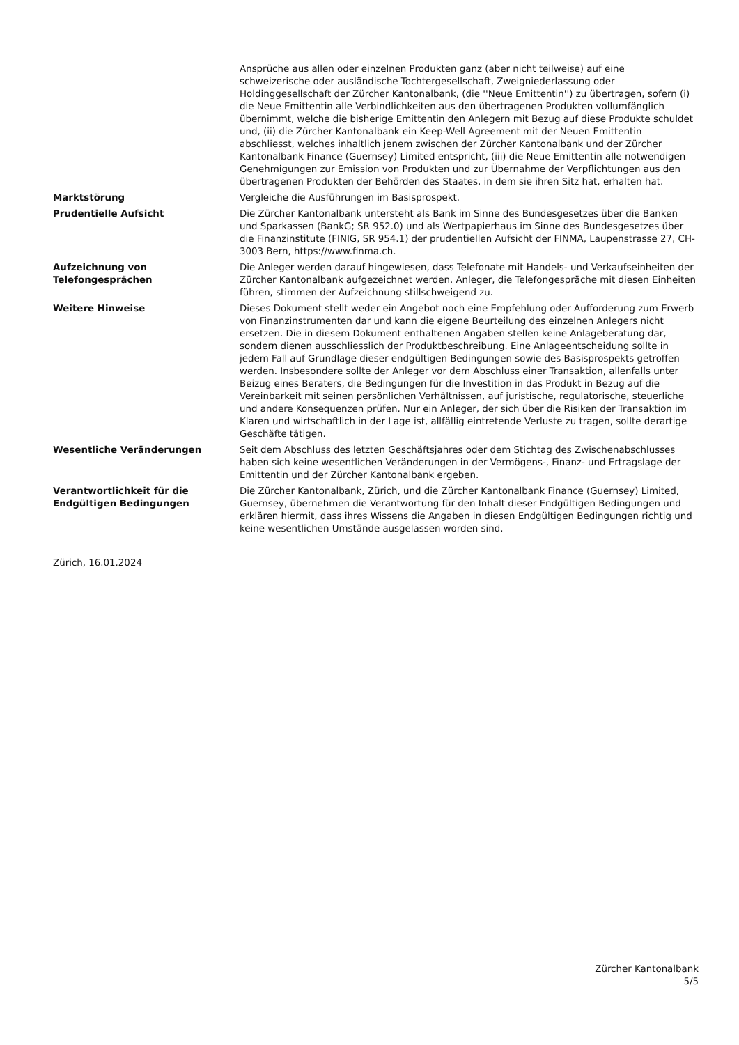| | Ansprüche aus allen oder einzelnen Produkten ganz (aber nicht teilweise) auf eine schweizerische oder ausländische Tochtergesellschaft, Zweigniederlassung oder Holdinggesellschaft der Zürcher Kantonalbank, (die ''Neue Emittentin'') zu übertragen, sofern (i) die Neue Emittentin alle Verbindlichkeiten aus den übertragenen Produkten vollumfänglich übernimmt, welche die bisherige Emittentin den Anlegern mit Bezug auf diese Produkte schuldet und, (ii) die Zürcher Kantonalbank ein Keep-Well Agreement mit der Neuen Emittentin abschliesst, welches inhaltlich jenem zwischen der Zürcher Kantonalbank und der Zürcher Kantonalbank Finance (Guernsey) Limited entspricht, (iii) die Neue Emittentin alle notwendigen Genehmigungen zur Emission von Produkten und zur Übernahme der Verpflichtungen aus den übertragenen Produkten der Behörden des Staates, in dem sie ihren Sitz hat, erhalten hat. |
| Marktstörung | Vergleiche die Ausführungen im Basisprospekt. |
| Prudentielle Aufsicht | Die Zürcher Kantonalbank untersteht als Bank im Sinne des Bundesgesetzes über die Banken und Sparkassen (BankG; SR 952.0) und als Wertpapierhaus im Sinne des Bundesgesetzes über die Finanzinstitute (FINIG, SR 954.1) der prudentiellen Aufsicht der FINMA, Laupenstrasse 27, CH-3003 Bern, https://www.finma.ch. |
| Aufzeichnung von Telefongesprächen | Die Anleger werden darauf hingewiesen, dass Telefonate mit Handels- und Verkaufseinheiten der Zürcher Kantonalbank aufgezeichnet werden. Anleger, die Telefongespräche mit diesen Einheiten führen, stimmen der Aufzeichnung stillschweigend zu. |
| Weitere Hinweise | Dieses Dokument stellt weder ein Angebot noch eine Empfehlung oder Aufforderung zum Erwerb von Finanzinstrumenten dar und kann die eigene Beurteilung des einzelnen Anlegers nicht ersetzen. Die in diesem Dokument enthaltenen Angaben stellen keine Anlageberatung dar, sondern dienen ausschliesslich der Produktbeschreibung. Eine Anlageentscheidung sollte in jedem Fall auf Grundlage dieser endgültigen Bedingungen sowie des Basisprospekts getroffen werden. Insbesondere sollte der Anleger vor dem Abschluss einer Transaktion, allenfalls unter Beizug eines Beraters, die Bedingungen für die Investition in das Produkt in Bezug auf die Vereinbarkeit mit seinen persönlichen Verhältnissen, auf juristische, regulatorische, steuerliche und andere Konsequenzen prüfen. Nur ein Anleger, der sich über die Risiken der Transaktion im Klaren und wirtschaftlich in der Lage ist, allfällig eintretende Verluste zu tragen, sollte derartige Geschäfte tätigen. |
| Wesentliche Veränderungen | Seit dem Abschluss des letzten Geschäftsjahres oder dem Stichtag des Zwischenabschlusses haben sich keine wesentlichen Veränderungen in der Vermögens-, Finanz- und Ertragslage der Emittentin und der Zürcher Kantonalbank ergeben. |
| Verantwortlichkeit für die Endgültigen Bedingungen | Die Zürcher Kantonalbank, Zürich, und die Zürcher Kantonalbank Finance (Guernsey) Limited, Guernsey, übernehmen die Verantwortung für den Inhalt dieser Endgültigen Bedingungen und erklären hiermit, dass ihres Wissens die Angaben in diesen Endgültigen Bedingungen richtig und keine wesentlichen Umstände ausgelassen worden sind. |
Zürich, 16.01.2024
Zürcher Kantonalbank
5/5